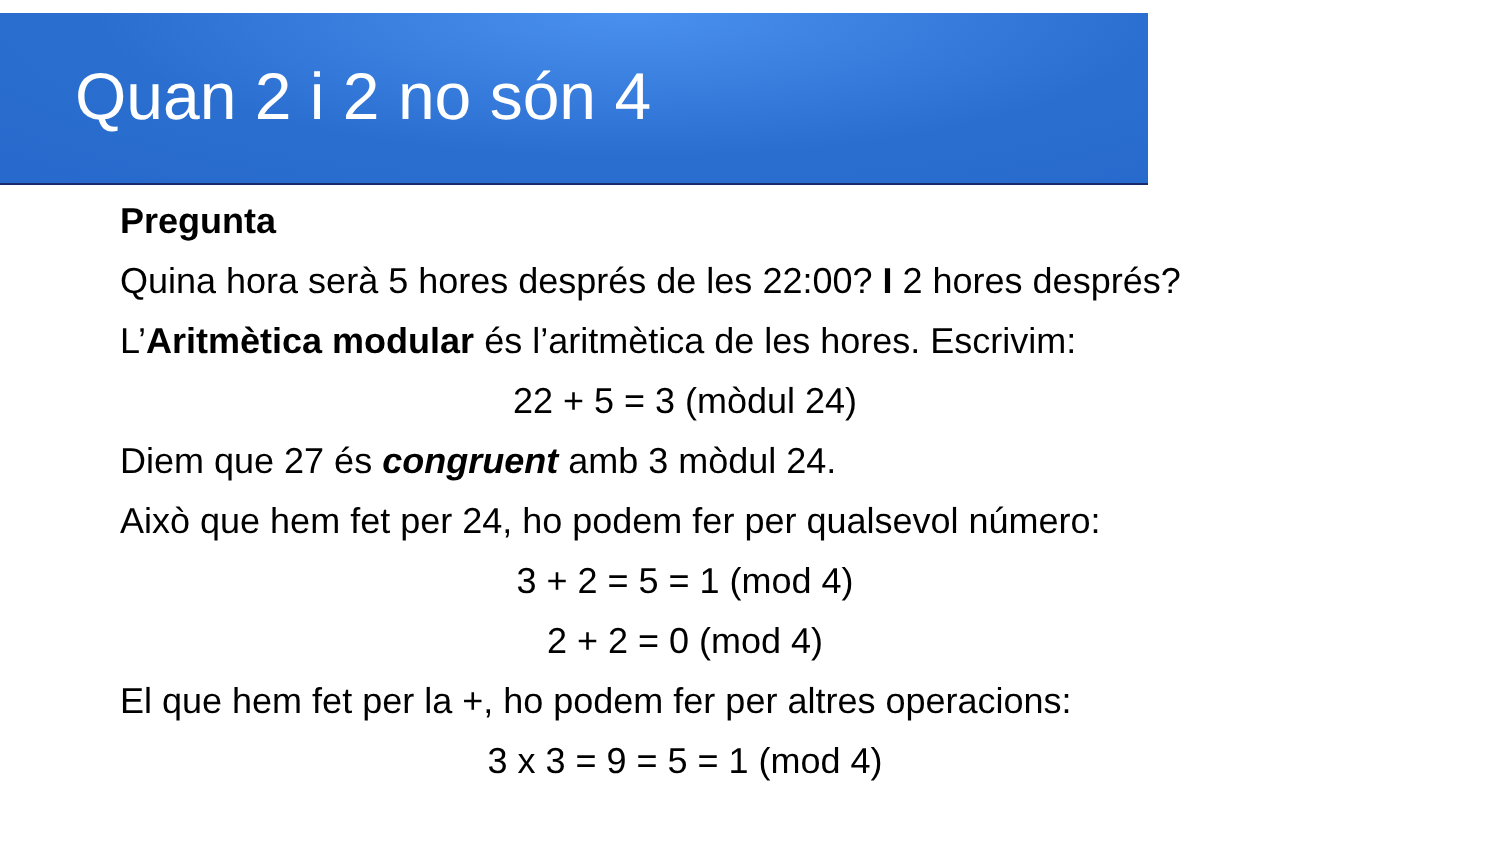Quan 2 i 2 no són 4
Pregunta
Quina hora serà 5 hores després de les 22:00? I 2 hores després?
L’Aritmètica modular és l’aritmètica de les hores. Escrivim:
22 + 5 = 3 (mòdul 24)
Diem que 27 és congruent amb 3 mòdul 24.
Això que hem fet per 24, ho podem fer per qualsevol número:
3 + 2 = 5 = 1 (mod 4)
2 + 2 = 0 (mod 4)
El que hem fet per la +, ho podem fer per altres operacions:
3 x 3 = 9 = 5 = 1 (mod 4)